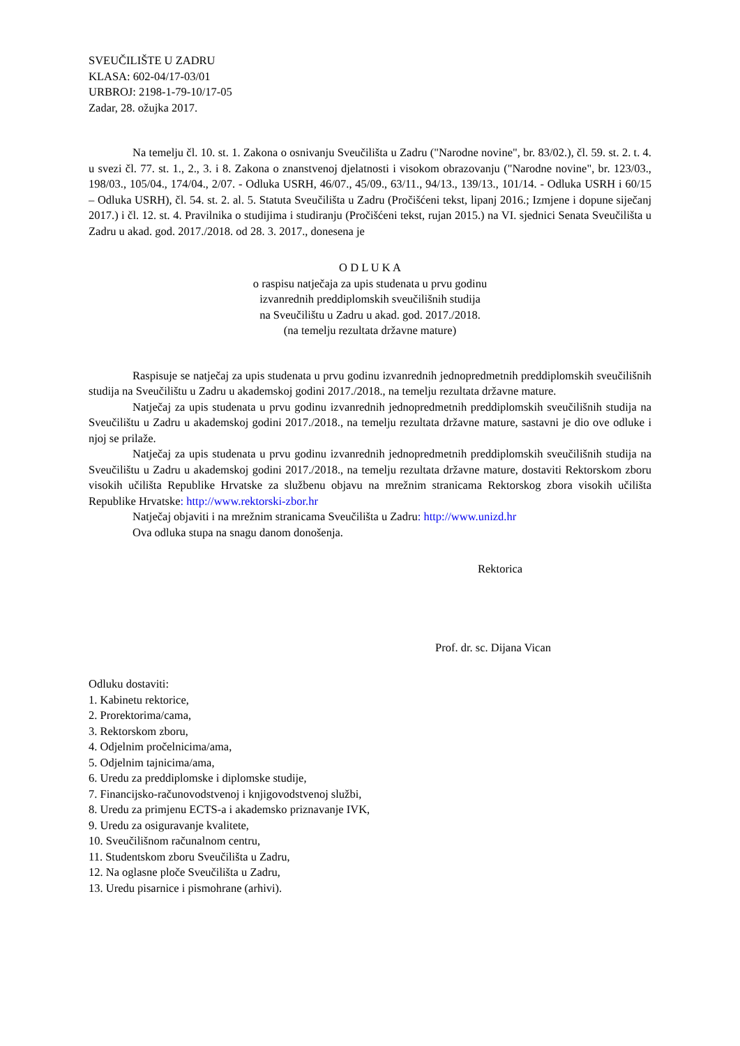SVEUČILIŠTE U ZADRU
KLASA: 602-04/17-03/01
URBROJ: 2198-1-79-10/17-05
Zadar, 28. ožujka 2017.
Na temelju čl. 10. st. 1. Zakona o osnivanju Sveučilišta u Zadru ("Narodne novine", br. 83/02.), čl. 59. st. 2. t. 4. u svezi čl. 77. st. 1., 2., 3. i 8. Zakona o znanstvenoj djelatnosti i visokom obrazovanju ("Narodne novine", br. 123/03., 198/03., 105/04., 174/04., 2/07. - Odluka USRH, 46/07., 45/09., 63/11., 94/13., 139/13., 101/14. - Odluka USRH i 60/15 – Odluka USRH), čl. 54. st. 2. al. 5. Statuta Sveučilišta u Zadru (Pročišćeni tekst, lipanj 2016.; Izmjene i dopune siječanj 2017.) i čl. 12. st. 4. Pravilnika o studijima i studiranju (Pročišćeni tekst, rujan 2015.) na VI. sjednici Senata Sveučilišta u Zadru u akad. god. 2017./2018. od 28. 3. 2017., donesena je
O D L U K A
o raspisu natječaja za upis studenata u prvu godinu
izvanrednih preddiplomskih sveučilišnih studija
na Sveučilištu u Zadru u akad. god. 2017./2018.
(na temelju rezultata državne mature)
Raspisuje se natječaj za upis studenata u prvu godinu izvanrednih jednopredmetnih preddiplomskih sveučilišnih studija na Sveučilištu u Zadru u akademskoj godini 2017./2018., na temelju rezultata državne mature.
Natječaj za upis studenata u prvu godinu izvanrednih jednopredmetnih preddiplomskih sveučilišnih studija na Sveučilištu u Zadru u akademskoj godini 2017./2018., na temelju rezultata državne mature, sastavni je dio ove odluke i njoj se prilaže.
Natječaj za upis studenata u prvu godinu izvanrednih jednopredmetnih preddiplomskih sveučilišnih studija na Sveučilištu u Zadru u akademskoj godini 2017./2018., na temelju rezultata državne mature, dostaviti Rektorskom zboru visokih učilišta Republike Hrvatske za službenu objavu na mrežnim stranicama Rektorskog zbora visokih učilišta Republike Hrvatske: http://www.rektorski-zbor.hr
Natječaj objaviti i na mrežnim stranicama Sveučilišta u Zadru: http://www.unizd.hr
Ova odluka stupa na snagu danom donošenja.
Rektorica
Prof. dr. sc. Dijana Vican
Odluku dostaviti:
1. Kabinetu rektorice,
2. Prorektorima/cama,
3. Rektorskom zboru,
4. Odjelnim pročelnicima/ama,
5. Odjelnim tajnicima/ama,
6. Uredu za preddiplomske i diplomske studije,
7. Financijsko-računovodstvenoj i knjigovodstvenoj službi,
8. Uredu za primjenu ECTS-a i akademsko priznavanje IVK,
9. Uredu za osiguravanje kvalitete,
10. Sveučilišnom računalnom centru,
11. Studentskom zboru Sveučilišta u Zadru,
12. Na oglasne ploče Sveučilišta u Zadru,
13. Uredu pisarnice i pismohrane (arhivi).